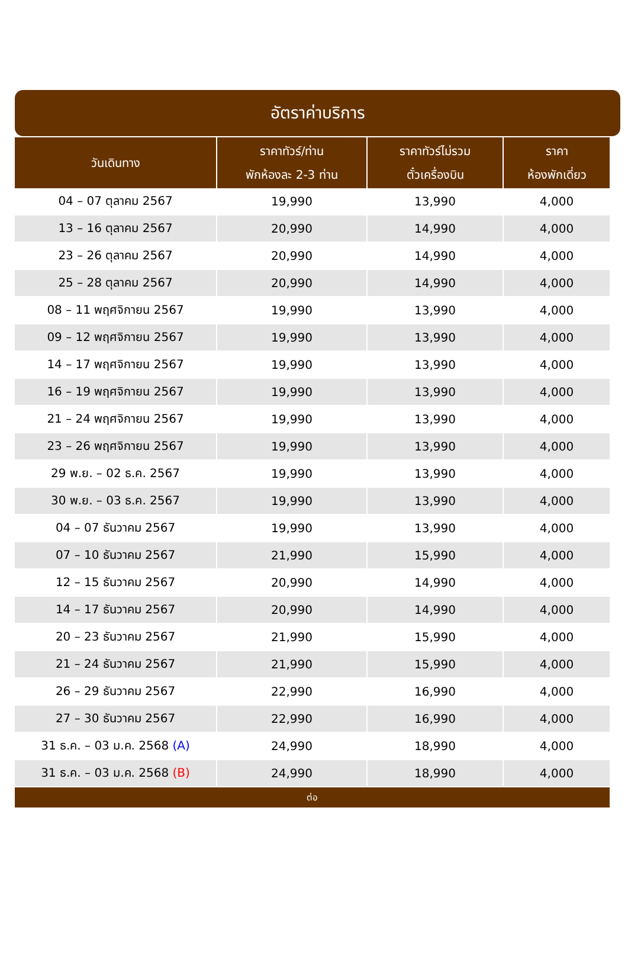อัตราค่าบริการ
| วันเดินทาง | ราคาทัวร์/ท่าน พักห้องละ 2-3 ท่าน | ราคาทัวร์ไม่รวม ตั๋วเครื่องบิน | ราคา ห้องพักเดี่ยว |
| --- | --- | --- | --- |
| 04 – 07 ตุลาคม 2567 | 19,990 | 13,990 | 4,000 |
| 13 – 16 ตุลาคม 2567 | 20,990 | 14,990 | 4,000 |
| 23 – 26 ตุลาคม 2567 | 20,990 | 14,990 | 4,000 |
| 25 – 28 ตุลาคม 2567 | 20,990 | 14,990 | 4,000 |
| 08 – 11 พฤศจิกายน 2567 | 19,990 | 13,990 | 4,000 |
| 09 – 12 พฤศจิกายน 2567 | 19,990 | 13,990 | 4,000 |
| 14 – 17 พฤศจิกายน 2567 | 19,990 | 13,990 | 4,000 |
| 16 – 19 พฤศจิกายน 2567 | 19,990 | 13,990 | 4,000 |
| 21 – 24 พฤศจิกายน 2567 | 19,990 | 13,990 | 4,000 |
| 23 – 26 พฤศจิกายน 2567 | 19,990 | 13,990 | 4,000 |
| 29 พ.ย. – 02 ธ.ค. 2567 | 19,990 | 13,990 | 4,000 |
| 30 พ.ย. – 03 ธ.ค. 2567 | 19,990 | 13,990 | 4,000 |
| 04 – 07 ธันวาคม 2567 | 19,990 | 13,990 | 4,000 |
| 07 – 10 ธันวาคม 2567 | 21,990 | 15,990 | 4,000 |
| 12 – 15 ธันวาคม 2567 | 20,990 | 14,990 | 4,000 |
| 14 – 17 ธันวาคม 2567 | 20,990 | 14,990 | 4,000 |
| 20 – 23 ธันวาคม 2567 | 21,990 | 15,990 | 4,000 |
| 21 – 24 ธันวาคม 2567 | 21,990 | 15,990 | 4,000 |
| 26 – 29 ธันวาคม 2567 | 22,990 | 16,990 | 4,000 |
| 27 – 30 ธันวาคม 2567 | 22,990 | 16,990 | 4,000 |
| 31 ธ.ค. – 03 ม.ค. 2568 (A) | 24,990 | 18,990 | 4,000 |
| 31 ธ.ค. – 03 ม.ค. 2568 (B) | 24,990 | 18,990 | 4,000 |
| ต่อ | | | |